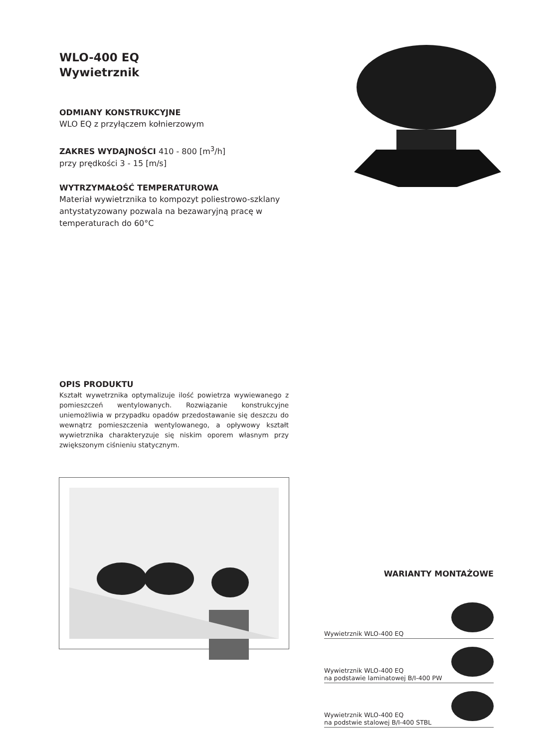WLO-400 EQ
Wywietrznik
ODMIANY KONSTRUKCYJNE
WLO EQ z przyłączem kołnierzowym
ZAKRES WYDAJNOŚCI 410 - 800 [m<sup>3</sup>/h]
przy prędkości 3 - 15 [m/s]
WYTRZYMAŁOŚĆ TEMPERATUROWA
Materiał wywietrznika to kompozyt poliestrowo-szklany antystatyzowany pozwala na bezawaryjną pracę w temperaturach do 60°C
OPIS PRODUKTU
Kształt wywetrznika optymalizuje ilość powietrza wywiewanego z pomieszczeń wentylowanych. Rozwiązanie konstrukcyjne uniemożliwia w przypadku opadów przedostawanie się deszczu do wewnątrz pomieszczenia wentylowanego, a opływowy kształt wywietrznika charakteryzuje się niskim oporem własnym przy zwiększonym ciśnieniu statycznym.
WARIANTY MONTAŻOWE
Wywietrznik WLO-400 EQ
Wywietrznik WLO-400 EQ
na podstawie laminatowej B/I-400 PW
Wywietrznik WLO-400 EQ
na podstwie stalowej B/I-400 STBL